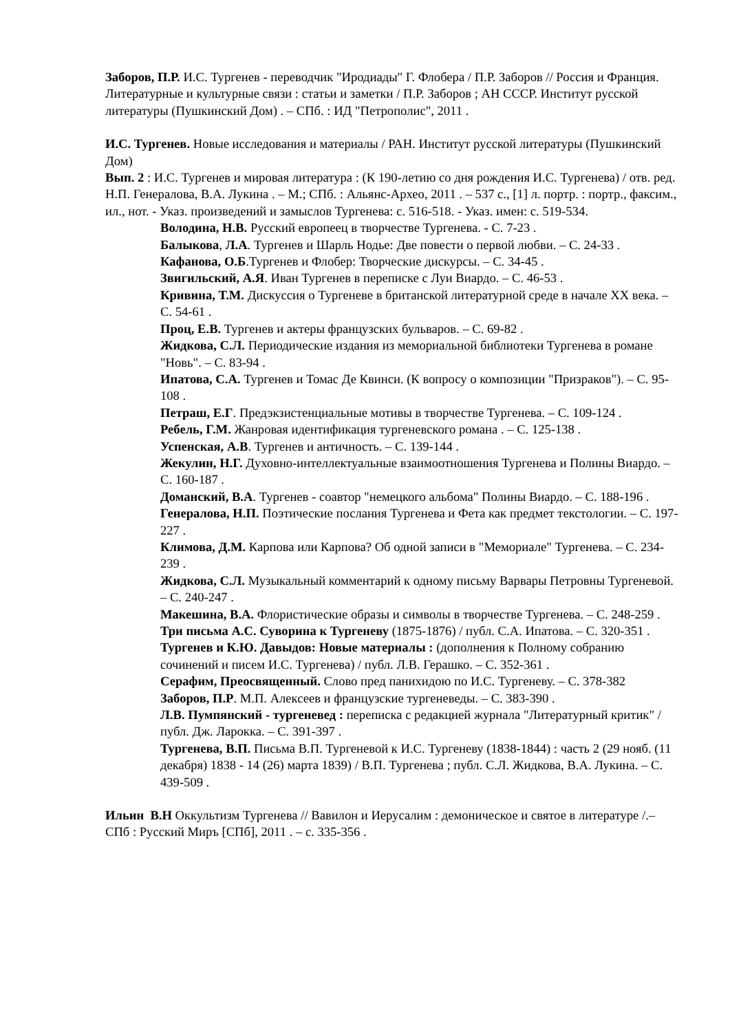Заборов, П.Р. И.С. Тургенев - переводчик "Иродиады" Г. Флобера / П.Р. Заборов // Россия и Франция. Литературные и культурные связи : статьи и заметки / П.Р. Заборов ; АН СССР. Институт русской литературы (Пушкинский Дом) . – СПб. : ИД "Петрополис", 2011 .
И.С. Тургенев. Новые исследования и материалы / РАН. Институт русской литературы (Пушкинский Дом)
Вып. 2 : И.С. Тургенев и мировая литература : (К 190-летию со дня рождения И.С. Тургенева) / отв. ред. Н.П. Генералова, В.А. Лукина . – М.; СПб. : Альянс-Архео, 2011 . – 537 с., [1] л. портр. : портр., факсим., ил., нот. - Указ. произведений и замыслов Тургенева: с. 516-518. - Указ. имен: с. 519-534.
Володина, Н.В. Русский европеец в творчестве Тургенева. - С. 7-23 .
Балыкова, Л.А. Тургенев и Шарль Нодье: Две повести о первой любви. – С. 24-33 .
Кафанова, О.Б.Тургенев и Флобер: Творческие дискурсы. – С. 34-45 .
Звигильский, А.Я. Иван Тургенев в переписке с Луи Виардо. – С. 46-53 .
Кривина, Т.М. Дискуссия о Тургеневе в британской литературной среде в начале XX века. – С. 54-61 .
Проц, Е.В. Тургенев и актеры французских бульваров. – С. 69-82 .
Жидкова, С.Л. Периодические издания из мемориальной библиотеки Тургенева в романе "Новь". – С. 83-94 .
Ипатова, С.А. Тургенев и Томас Де Квинси. (К вопросу о композиции "Призраков"). – С. 95-108 .
Петраш, Е.Г. Предэкзистенциальные мотивы в творчестве Тургенева. – С. 109-124 .
Ребель, Г.М. Жанровая идентификация тургеневского романа . – С. 125-138 .
Успенская, А.В. Тургенев и античность. – С. 139-144 .
Жекулин, Н.Г. Духовно-интеллектуальные взаимоотношения Тургенева и Полины Виардо. – С. 160-187 .
Доманский, В.А. Тургенев - соавтор "немецкого альбома" Полины Виардо. – С. 188-196 .
Генералова, Н.П. Поэтические послания Тургенева и Фета как предмет текстологии. – С. 197-227 .
Климова, Д.М. Карпова или Карпова? Об одной записи в "Мемориале" Тургенева. – С. 234-239 .
Жидкова, С.Л. Музыкальный комментарий к одному письму Варвары Петровны Тургеневой. – С. 240-247 .
Макешина, В.А. Флористические образы и символы в творчестве Тургенева. – С. 248-259 .
Три письма А.С. Суворина к Тургеневу (1875-1876) / публ. С.А. Ипатова. – С. 320-351 .
Тургенев и К.Ю. Давыдов: Новые материалы : (дополнения к Полному собранию сочинений и писем И.С. Тургенева) / публ. Л.В. Герашко. – С. 352-361 .
Серафим, Преосвященный. Слово пред панихидою по И.С. Тургеневу. – С. 378-382
Заборов, П.Р. М.П. Алексеев и французские тургеневеды. – С. 383-390 .
Л.В. Пумпянский - тургеневед : переписка с редакцией журнала "Литературный критик" / публ. Дж. Ларокка. – С. 391-397 .
Тургенева, В.П. Письма В.П. Тургеневой к И.С. Тургеневу (1838-1844) : часть 2 (29 нояб. (11 декабря) 1838 - 14 (26) марта 1839) / В.П. Тургенева ; публ. С.Л. Жидкова, В.А. Лукина. – С. 439-509 .
Ильин В.Н Оккультизм Тургенева // Вавилон и Иерусалим : демоническое и святое в литературе /.– СПб : Русский Миръ [СПб], 2011 . – с. 335-356 .